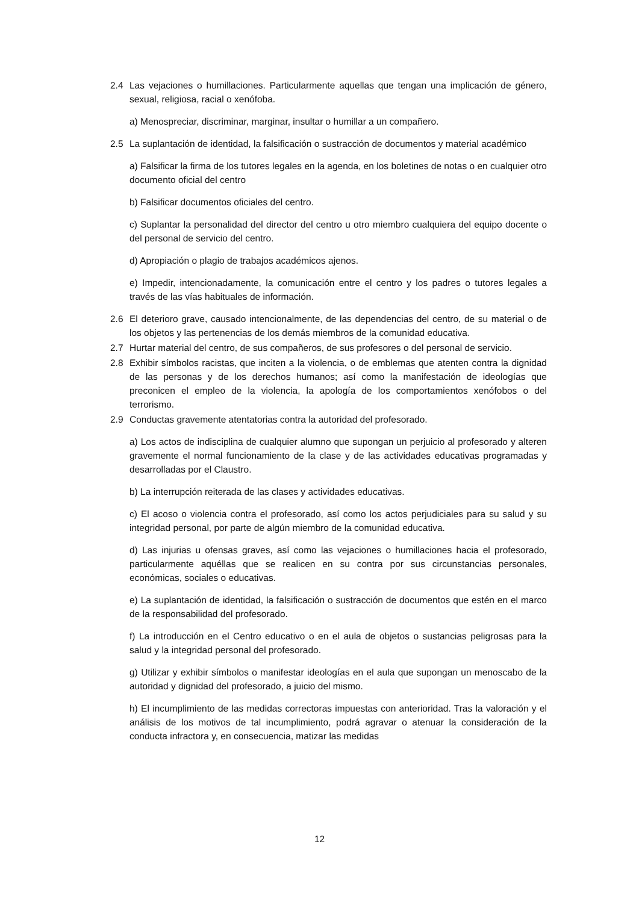2.4 Las vejaciones o humillaciones. Particularmente aquellas que tengan una implicación de género, sexual, religiosa, racial o xenófoba.
a) Menospreciar, discriminar, marginar, insultar o humillar a un compañero.
2.5 La suplantación de identidad, la falsificación o sustracción de documentos y material académico
a) Falsificar la firma de los tutores legales en la agenda, en los boletines de notas o en cualquier otro documento oficial del centro
b) Falsificar documentos oficiales del centro.
c) Suplantar la personalidad del director del centro u otro miembro cualquiera del equipo docente o del personal de servicio del centro.
d) Apropiación o plagio de trabajos académicos ajenos.
e) Impedir, intencionadamente, la comunicación entre el centro y los padres o tutores legales a través de las vías habituales de información.
2.6 El deterioro grave, causado intencionalmente, de las dependencias del centro, de su material o de los objetos y las pertenencias de los demás miembros de la comunidad educativa.
2.7 Hurtar material del centro, de sus compañeros, de sus profesores o del personal de servicio.
2.8 Exhibir símbolos racistas, que inciten a la violencia, o de emblemas que atenten contra la dignidad de las personas y de los derechos humanos; así como la manifestación de ideologías que preconicen el empleo de la violencia, la apología de los comportamientos xenófobos o del terrorismo.
2.9 Conductas gravemente atentatorias contra la autoridad del profesorado.
a) Los actos de indisciplina de cualquier alumno que supongan un perjuicio al profesorado y alteren gravemente el normal funcionamiento de la clase y de las actividades educativas programadas y desarrolladas por el Claustro.
b) La interrupción reiterada de las clases y actividades educativas.
c) El acoso o violencia contra el profesorado, así como los actos perjudiciales para su salud y su integridad personal, por parte de algún miembro de la comunidad educativa.
d) Las injurias u ofensas graves, así como las vejaciones o humillaciones hacia el profesorado, particularmente aquéllas que se realicen en su contra por sus circunstancias personales, económicas, sociales o educativas.
e) La suplantación de identidad, la falsificación o sustracción de documentos que estén en el marco de la responsabilidad del profesorado.
f) La introducción en el Centro educativo o en el aula de objetos o sustancias peligrosas para la salud y la integridad personal del profesorado.
g) Utilizar y exhibir símbolos o manifestar ideologías en el aula que supongan un menoscabo de la autoridad y dignidad del profesorado, a juicio del mismo.
h) El incumplimiento de las medidas correctoras impuestas con anterioridad. Tras la valoración y el análisis de los motivos de tal incumplimiento, podrá agravar o atenuar la consideración de la conducta infractora y, en consecuencia, matizar las medidas
12